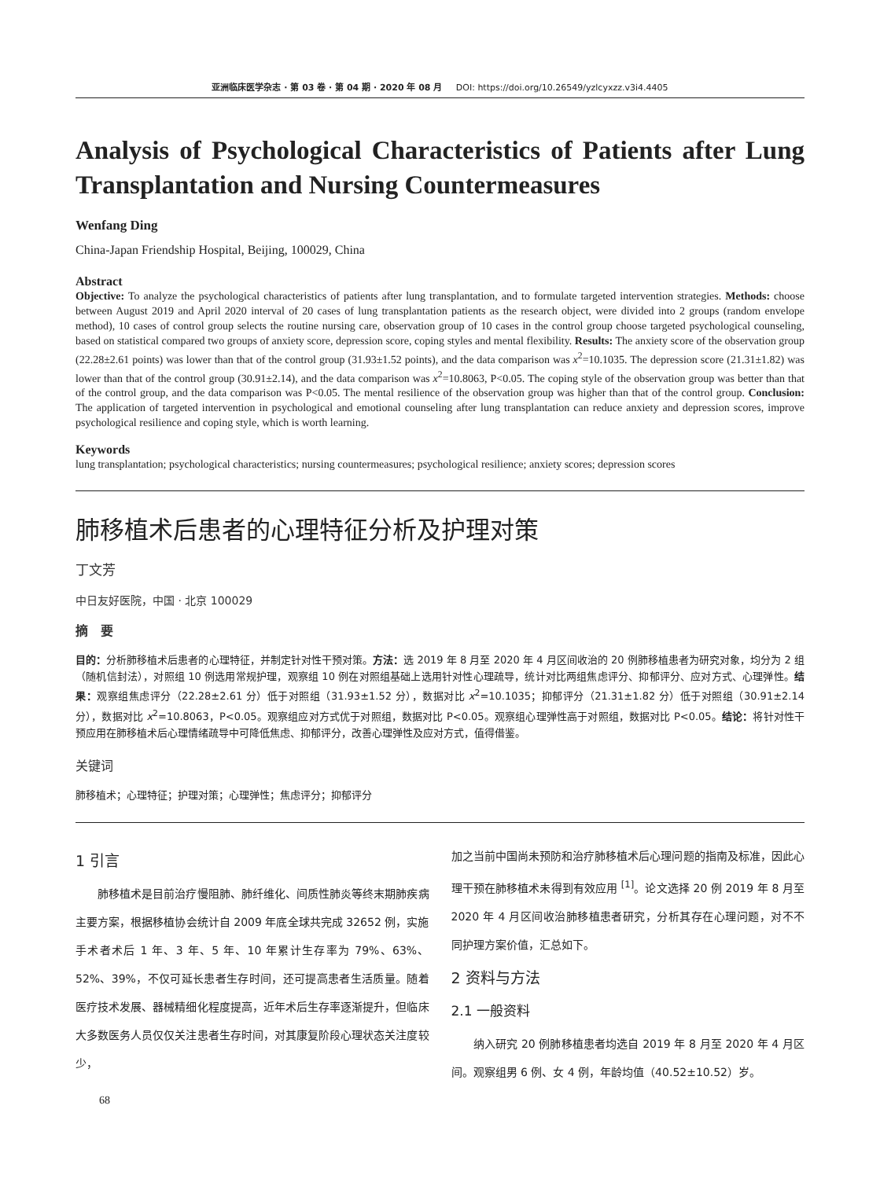亚洲临床医学杂志 · 第 03 卷 · 第 04 期 · 2020 年 08 月 DOI: https://doi.org/10.26549/yzlcyxzz.v3i4.4405
Analysis of Psychological Characteristics of Patients after Lung Transplantation and Nursing Countermeasures
Wenfang Ding
China-Japan Friendship Hospital, Beijing, 100029, China
Abstract
Objective: To analyze the psychological characteristics of patients after lung transplantation, and to formulate targeted intervention strategies. Methods: choose between August 2019 and April 2020 interval of 20 cases of lung transplantation patients as the research object, were divided into 2 groups (random envelope method), 10 cases of control group selects the routine nursing care, observation group of 10 cases in the control group choose targeted psychological counseling, based on statistical compared two groups of anxiety score, depression score, coping styles and mental flexibility. Results: The anxiety score of the observation group (22.28±2.61 points) was lower than that of the control group (31.93±1.52 points), and the data comparison was x<sup>2</sup>=10.1035. The depression score (21.31±1.82) was lower than that of the control group (30.91±2.14), and the data comparison was x<sup>2</sup>=10.8063, P<0.05. The coping style of the observation group was better than that of the control group, and the data comparison was P<0.05. The mental resilience of the observation group was higher than that of the control group. Conclusion: The application of targeted intervention in psychological and emotional counseling after lung transplantation can reduce anxiety and depression scores, improve psychological resilience and coping style, which is worth learning.
Keywords
lung transplantation; psychological characteristics; nursing countermeasures; psychological resilience; anxiety scores; depression scores
肺移植术后患者的心理特征分析及护理对策
丁文芳
中日友好医院，中国 · 北京 100029
摘　要
目的：分析肺移植术后患者的心理特征，并制定针对性干预对策。方法：选 2019 年 8 月至 2020 年 4 月区间收治的 20 例肺移植患者为研究对象，均分为 2 组（随机信封法），对照组 10 例选用常规护理，观察组 10 例在对照组基础上选用针对性心理疏导，统计对比两组焦虑评分、抑郁评分、应对方式、心理弹性。结果：观察组焦虑评分（22.28±2.61 分）低于对照组（31.93±1.52 分），数据对比 x<sup>2</sup>=10.1035；抑郁评分（21.31±1.82 分）低于对照组（30.91±2.14 分），数据对比 x<sup>2</sup>=10.8063，P<0.05。观察组应对方式优于对照组，数据对比 P<0.05。观察组心理弹性高于对照组，数据对比 P<0.05。结论：将针对性干预应用在肺移植术后心理情绪疏导中可降低焦虑、抑郁评分，改善心理弹性及应对方式，值得借鉴。
关键词
肺移植术；心理特征；护理对策；心理弹性；焦虑评分；抑郁评分
1 引言
　　肺移植术是目前治疗慢阻肺、肺纤维化、间质性肺炎等终末期肺疾病主要方案，根据移植协会统计自 2009 年底全球共完成 32652 例，实施手术者术后 1 年、3 年、5 年、10 年累计生存率为 79%、63%、52%、39%，不仅可延长患者生存时间，还可提高患者生活质量。随着医疗技术发展、器械精细化程度提高，近年术后生存率逐渐提升，但临床大多数医务人员仅仅关注患者生存时间，对其康复阶段心理状态关注度较少，
加之当前中国尚未预防和治疗肺移植术后心理问题的指南及标准，因此心理干预在肺移植术未得到有效应用 <sup>[1]</sup>。论文选择 20 例 2019 年 8 月至 2020 年 4 月区间收治肺移植患者研究，分析其存在心理问题，对不不同护理方案价值，汇总如下。
2 资料与方法
2.1 一般资料
　　纳入研究 20 例肺移植患者均选自 2019 年 8 月至 2020 年 4 月区间。观察组男 6 例、女 4 例，年龄均值（40.52±10.52）岁。
68